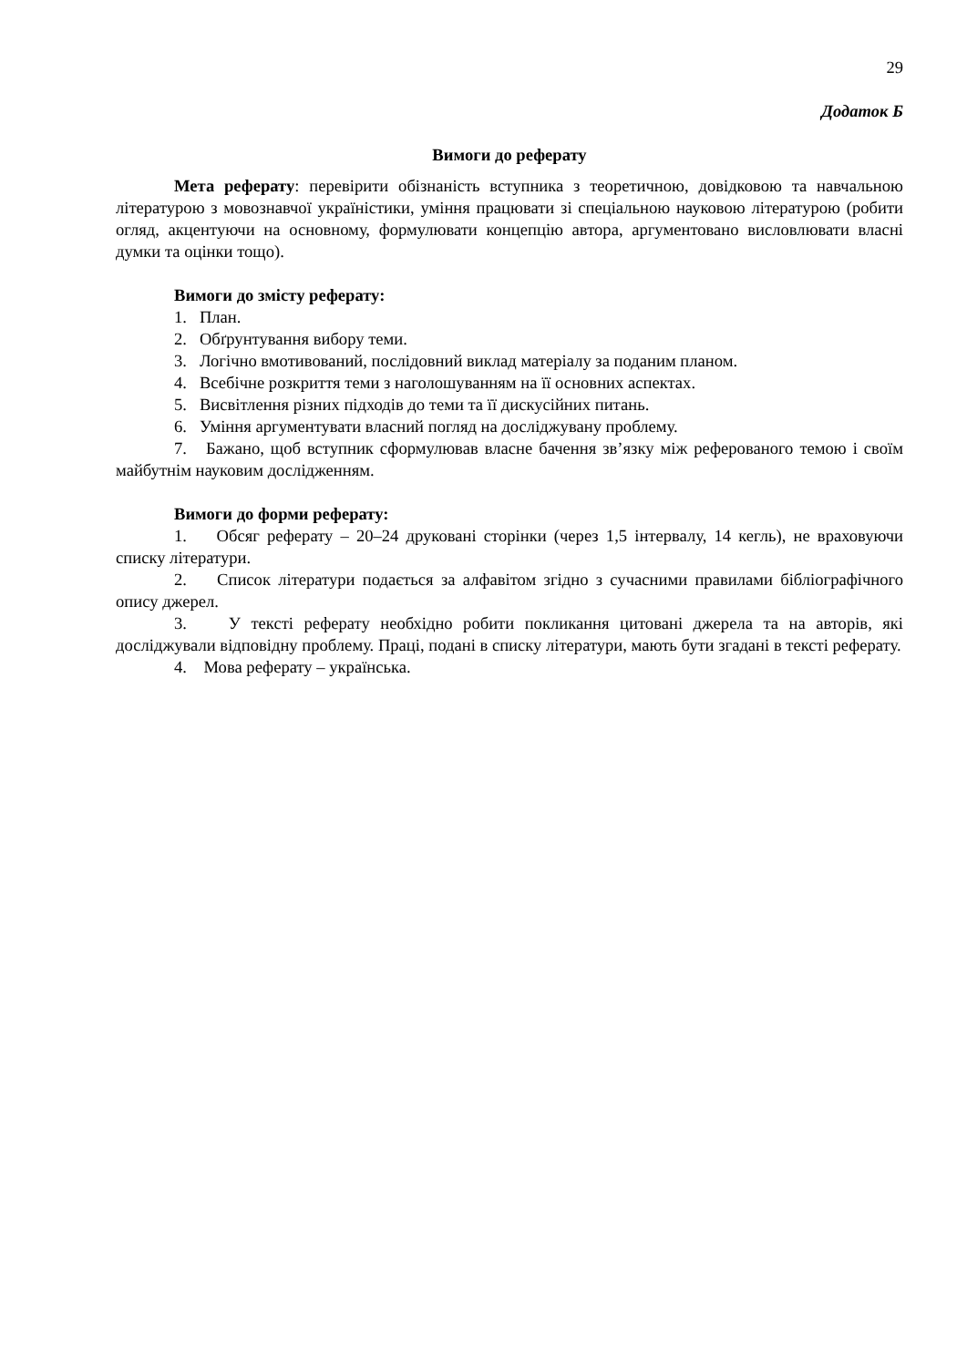29
Додаток Б
Вимоги до реферату
Мета реферату: перевірити обізнаність вступника з теоретичною, довідковою та навчальною літературою з мовознавчої україністики, уміння працювати зі спеціальною науковою літературою (робити огляд, акцентуючи на основному, формулювати концепцію автора, аргументовано висловлювати власні думки та оцінки тощо).
Вимоги до змісту реферату:
1. План.
2. Обґрунтування вибору теми.
3. Логічно вмотивований, послідовний виклад матеріалу за поданим планом.
4. Всебічне розкриття теми з наголошуванням на її основних аспектах.
5. Висвітлення різних підходів до теми та її дискусійних питань.
6. Уміння аргументувати власний погляд на досліджувану проблему.
7. Бажано, щоб вступник сформулював власне бачення зв’язку між реферованого темою і своїм майбутнім науковим дослідженням.
Вимоги до форми реферату:
1. Обсяг реферату – 20–24 друковані сторінки (через 1,5 інтервалу, 14 кегль), не враховуючи списку літератури.
2. Список літератури подається за алфавітом згідно з сучасними правилами бібліографічного опису джерел.
3. У тексті реферату необхідно робити покликання цитовані джерела та на авторів, які досліджували відповідну проблему. Праці, подані в списку літератури, мають бути згадані в тексті реферату.
4. Мова реферату – українська.